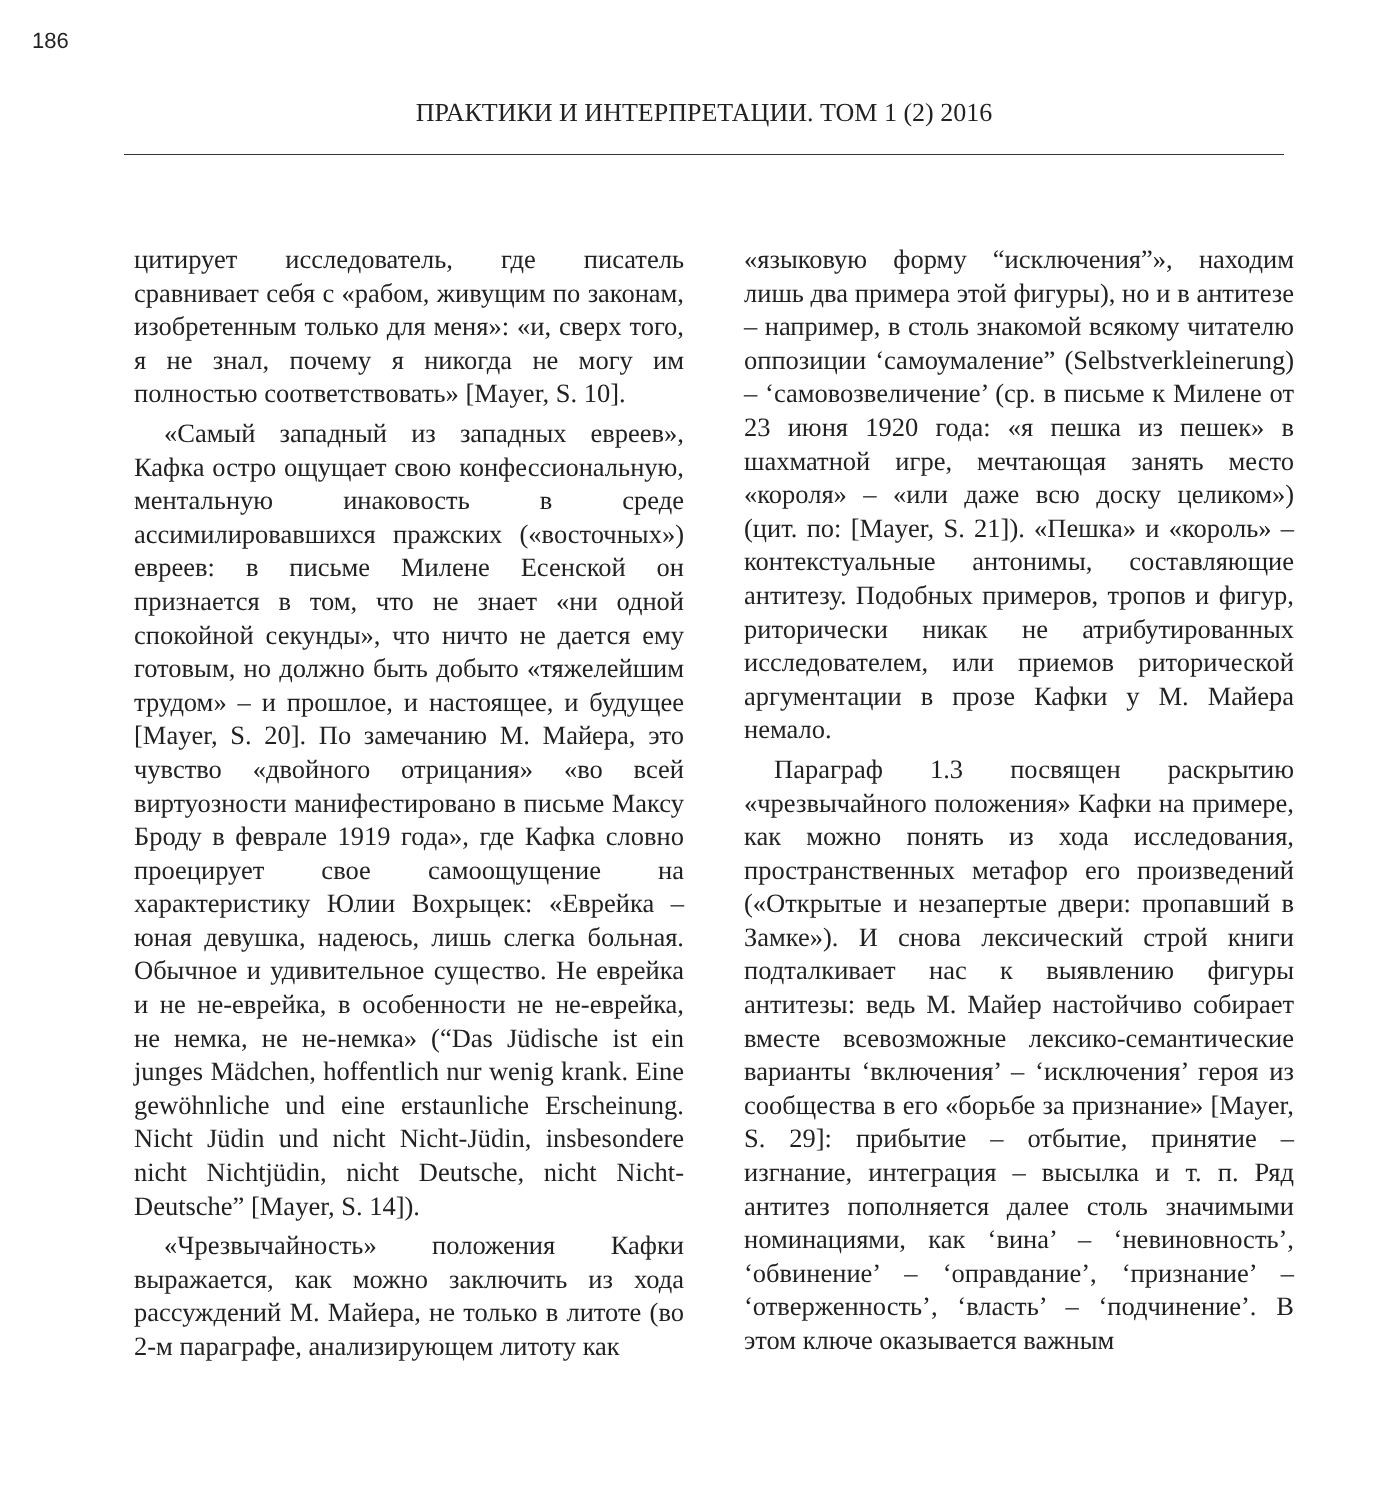186
ПРАКТИКИ И ИНТЕРПРЕТАЦИИ. ТОМ 1 (2) 2016
цитирует исследователь, где писатель сравнивает себя с «рабом, живущим по законам, изобретенным только для меня»: «и, сверх того, я не знал, почему я никогда не могу им полностью соответствовать» [Mayer, S. 10].
«Самый западный из западных евреев», Кафка остро ощущает свою конфессиональную, ментальную инаковость в среде ассимилировавшихся пражских («восточных») евреев: в письме Милене Есенской он признается в том, что не знает «ни одной спокойной секунды», что ничто не дается ему готовым, но должно быть добыто «тяжелейшим трудом» – и прошлое, и настоящее, и будущее [Mayer, S. 20]. По замечанию М. Майера, это чувство «двойного отрицания» «во всей виртуозности манифестировано в письме Максу Броду в феврале 1919 года», где Кафка словно проецирует свое самоощущение на характеристику Юлии Вохрыцек: «Еврейка – юная девушка, надеюсь, лишь слегка больная. Обычное и удивительное существо. Не еврейка и не не-еврейка, в особенности не не-еврейка, не немка, не не-немка» (“Das Jüdische ist ein junges Mädchen, hoffentlich nur wenig krank. Eine gewöhnliche und eine erstaunliche Erscheinung. Nicht Jüdin und nicht Nicht-Jüdin, insbesondere nicht Nichtjüdin, nicht Deutsche, nicht Nicht-Deutsche” [Mayer, S. 14]).
«Чрезвычайность» положения Кафки выражается, как можно заключить из хода рассуждений М. Майера, не только в литоте (во 2-м параграфе, анализирующем литоту как
«языковую форму “исключения”», находим лишь два примера этой фигуры), но и в антитезе – например, в столь знакомой всякому читателю оппозиции ‘самоумаление” (Selbstverkleinerung) – ‘самовозвеличение’ (ср. в письме к Милене от 23 июня 1920 года: «я пешка из пешек» в шахматной игре, мечтающая занять место «короля» – «или даже всю доску целиком») (цит. по: [Mayer, S. 21]). «Пешка» и «король» – контекстуальные антонимы, составляющие антитезу. Подобных примеров, тропов и фигур, риторически никак не атрибутированных исследователем, или приемов риторической аргументации в прозе Кафки у М. Майера немало.
Параграф 1.3 посвящен раскрытию «чрезвычайного положения» Кафки на примере, как можно понять из хода исследования, пространственных метафор его произведений («Открытые и незапертые двери: пропавший в Замке»). И снова лексический строй книги подталкивает нас к выявлению фигуры антитезы: ведь М. Майер настойчиво собирает вместе всевозможные лексико-семантические варианты ‘включения’ – ‘исключения’ героя из сообщества в его «борьбе за признание» [Mayer, S. 29]: прибытие – отбытие, принятие – изгнание, интеграция – высылка и т. п. Ряд антитез пополняется далее столь значимыми номинациями, как ‘вина’ – ‘невиновность’, ‘обвинение’ – ‘оправдание’, ‘признание’ – ‘отверженность’, ‘власть’ – ‘подчинение’. В этом ключе оказывается важным